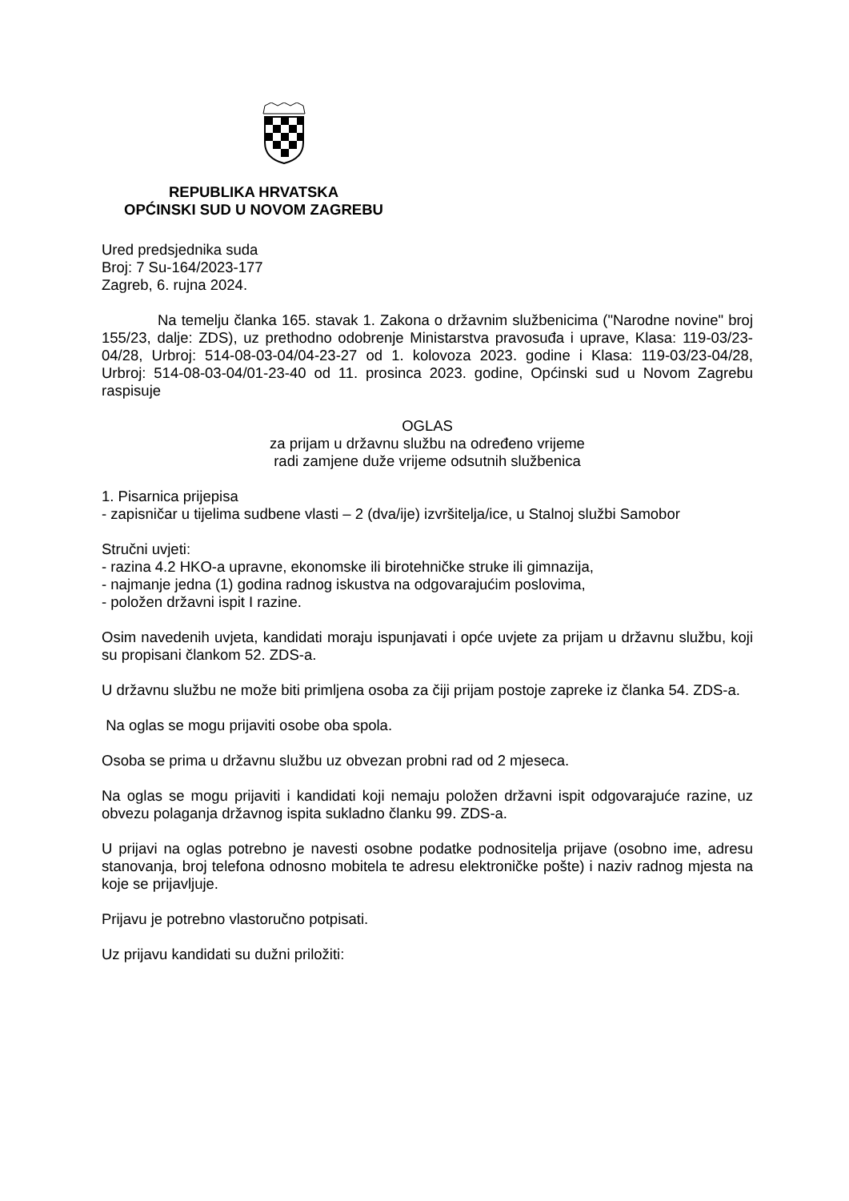REPUBLIKA HRVATSKA
OPĆINSKI SUD U NOVOM ZAGREBU
Ured predsjednika suda
Broj: 7 Su-164/2023-177
Zagreb, 6. rujna 2024.
Na temelju članka 165. stavak 1. Zakona o državnim službenicima ("Narodne novine" broj 155/23, dalje: ZDS), uz prethodno odobrenje Ministarstva pravosuđa i uprave, Klasa: 119-03/23-04/28, Urbroj: 514-08-03-04/04-23-27 od 1. kolovoza 2023. godine i Klasa: 119-03/23-04/28, Urbroj: 514-08-03-04/01-23-40 od 11. prosinca 2023. godine, Općinski sud u Novom Zagrebu raspisuje
OGLAS
za prijam u državnu službu na određeno vrijeme
radi zamjene duže vrijeme odsutnih službenica
1. Pisarnica prijepisa
- zapisničar u tijelima sudbene vlasti – 2 (dva/ije) izvršitelja/ice, u Stalnoj službi Samobor
Stručni uvjeti:
- razina 4.2 HKO-a upravne, ekonomske ili birotehničke struke ili gimnazija,
- najmanje jedna (1) godina radnog iskustva na odgovarajućim poslovima,
- položen državni ispit I razine.
Osim navedenih uvjeta, kandidati moraju ispunjavati i opće uvjete za prijam u državnu službu, koji su propisani člankom 52. ZDS-a.
U državnu službu ne može biti primljena osoba za čiji prijam postoje zapreke iz članka 54. ZDS-a.
Na oglas se mogu prijaviti osobe oba spola.
Osoba se prima u državnu službu uz obvezan probni rad od 2 mjeseca.
Na oglas se mogu prijaviti i kandidati koji nemaju položen državni ispit odgovarajuće razine, uz obvezu polaganja državnog ispita sukladno članku 99. ZDS-a.
U prijavi na oglas potrebno je navesti osobne podatke podnositelja prijave (osobno ime, adresu stanovanja, broj telefona odnosno mobitela te adresu elektroničke pošte) i naziv radnog mjesta na koje se prijavljuje.
Prijavu je potrebno vlastoručno potpisati.
Uz prijavu kandidati su dužni priložiti: